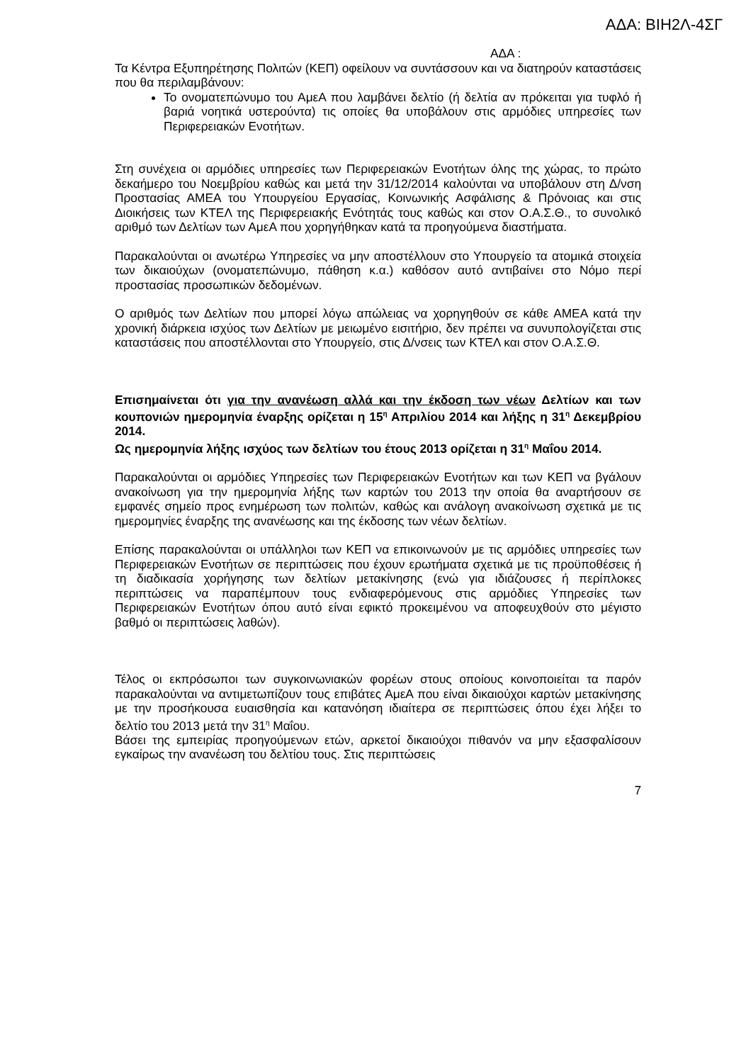ΑΔΑ: ΒΙΗ2Λ-4ΣΓ
ΑΔΑ :
Τα Κέντρα Εξυπηρέτησης Πολιτών (ΚΕΠ) οφείλουν να συντάσσουν και να διατηρούν καταστάσεις που θα περιλαμβάνουν:
Το ονοματεπώνυμο του ΑμεΑ που λαμβάνει δελτίο (ή δελτία αν πρόκειται για τυφλό ή βαριά νοητικά υστερούντα) τις οποίες θα υποβάλουν στις αρμόδιες υπηρεσίες των Περιφερειακών Ενοτήτων.
Στη συνέχεια οι αρμόδιες υπηρεσίες των Περιφερειακών Ενοτήτων όλης της χώρας, το πρώτο δεκαήμερο του Νοεμβρίου καθώς και μετά την 31/12/2014 καλούνται να υποβάλουν στη Δ/νση Προστασίας ΑΜΕΑ του Υπουργείου Εργασίας, Κοινωνικής Ασφάλισης & Πρόνοιας και στις Διοικήσεις των ΚΤΕΛ της Περιφερειακής Ενότητάς τους καθώς και στον Ο.Α.Σ.Θ., το συνολικό αριθμό των Δελτίων των ΑμεΑ που χορηγήθηκαν κατά τα προηγούμενα διαστήματα.
Παρακαλούνται οι ανωτέρω Υπηρεσίες να μην αποστέλλουν στο Υπουργείο τα ατομικά στοιχεία των δικαιούχων (ονοματεπώνυμο, πάθηση κ.α.) καθόσον αυτό αντιβαίνει στο Νόμο περί προστασίας προσωπικών δεδομένων.
Ο αριθμός των Δελτίων που μπορεί λόγω απώλειας να χορηγηθούν σε κάθε ΑΜΕΑ κατά την χρονική διάρκεια ισχύος των Δελτίων με μειωμένο εισιτήριο, δεν πρέπει να συνυπολογίζεται στις καταστάσεις που αποστέλλονται στο Υπουργείο, στις Δ/νσεις των ΚΤΕΛ και στον Ο.Α.Σ.Θ.
Επισημαίνεται ότι για την ανανέωση αλλά και την έκδοση των νέων Δελτίων και των κουπονιών ημερομηνία έναρξης ορίζεται η 15<sup>η</sup> Απριλίου 2014 και λήξης η 31<sup>η</sup> Δεκεμβρίου 2014.
Ως ημερομηνία λήξης ισχύος των δελτίων του έτους 2013 ορίζεται η 31<sup>η</sup> Μαΐου 2014.
Παρακαλούνται οι αρμόδιες Υπηρεσίες των Περιφερειακών Ενοτήτων και των ΚΕΠ να βγάλουν ανακοίνωση για την ημερομηνία λήξης των καρτών του 2013 την οποία θα αναρτήσουν σε εμφανές σημείο προς ενημέρωση των πολιτών, καθώς και ανάλογη ανακοίνωση σχετικά με τις ημερομηνίες έναρξης της ανανέωσης και της έκδοσης των νέων δελτίων.
Επίσης παρακαλούνται οι υπάλληλοι των ΚΕΠ να επικοινωνούν με τις αρμόδιες υπηρεσίες των Περιφερειακών Ενοτήτων σε περιπτώσεις που έχουν ερωτήματα σχετικά με τις προϋποθέσεις ή τη διαδικασία χορήγησης των δελτίων μετακίνησης (ενώ για ιδιάζουσες ή περίπλοκες περιπτώσεις να παραπέμπουν τους ενδιαφερόμενους στις αρμόδιες Υπηρεσίες των Περιφερειακών Ενοτήτων όπου αυτό είναι εφικτό προκειμένου να αποφευχθούν στο μέγιστο βαθμό οι περιπτώσεις λαθών).
Τέλος οι εκπρόσωποι των συγκοινωνιακών φορέων στους οποίους κοινοποιείται τα παρόν παρακαλούνται να αντιμετωπίζουν τους επιβάτες ΑμεΑ που είναι δικαιούχοι καρτών μετακίνησης με την προσήκουσα ευαισθησία και κατανόηση ιδιαίτερα σε περιπτώσεις όπου έχει λήξει το δελτίο του 2013 μετά την 31<sup>η</sup> Μαΐου.
Βάσει της εμπειρίας προηγούμενων ετών, αρκετοί δικαιούχοι πιθανόν να μην εξασφαλίσουν εγκαίρως την ανανέωση του δελτίου τους. Στις περιπτώσεις
7